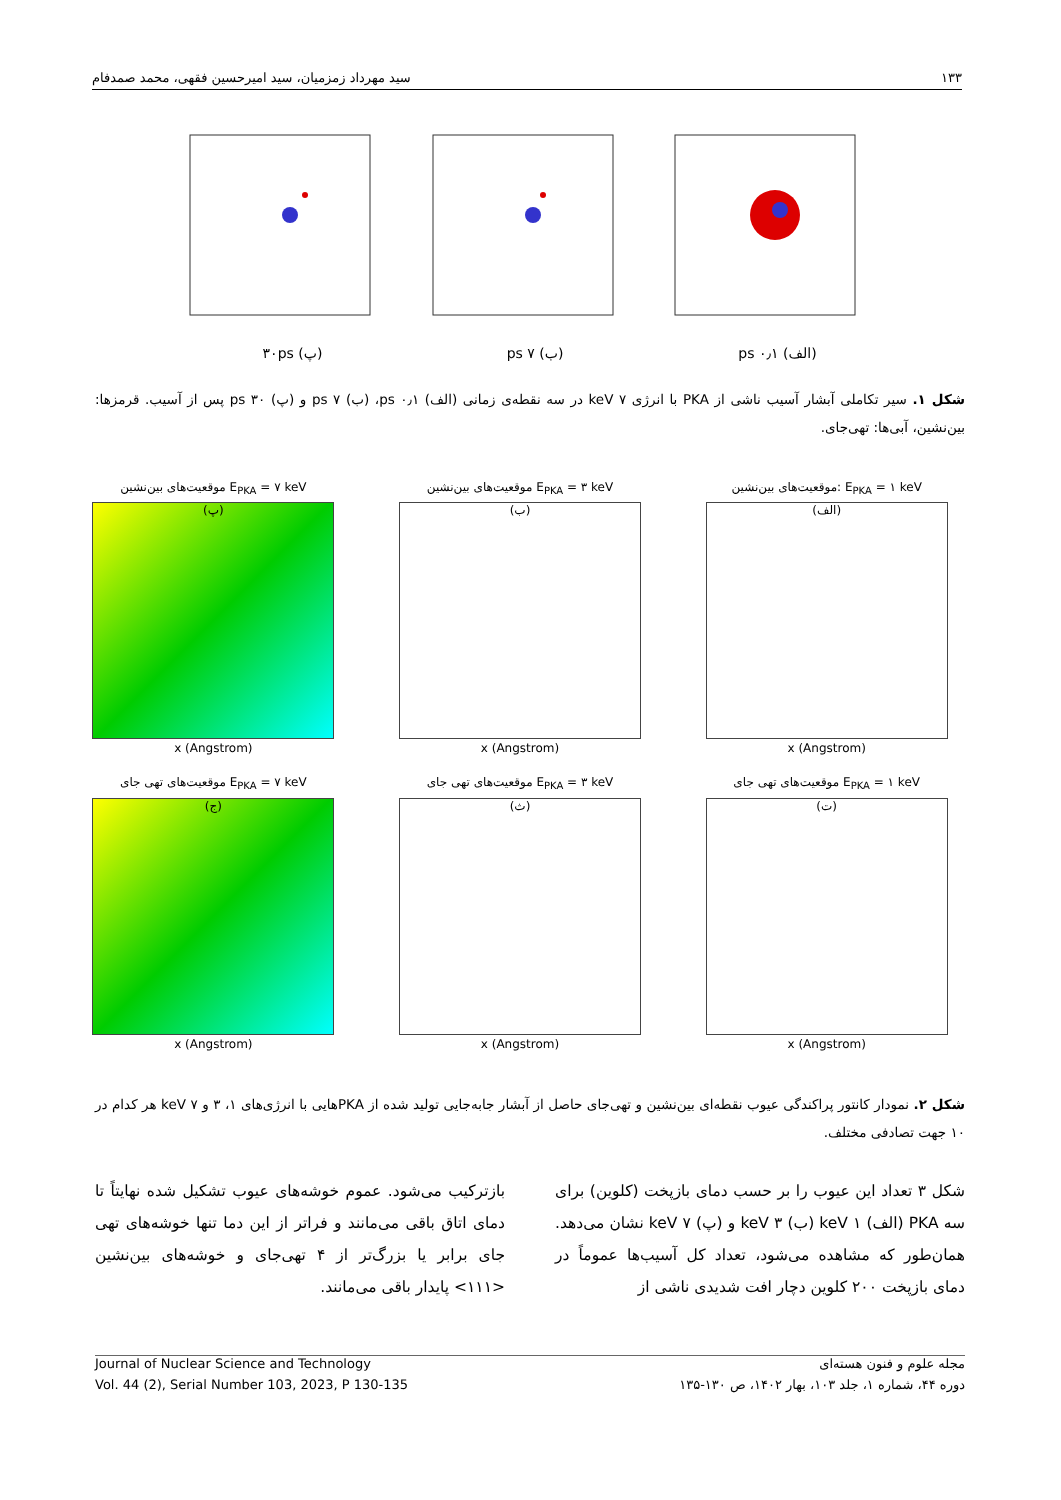۱۳۳ سید مهرداد زمزمیان، سید امیرحسین فقهی، محمد صمدفام
(الف) ۰٫۱ ps (ب) ۷ ps (پ) ۳۰ps
شکل ۱. سیر تکاملی آبشار آسیب ناشی از PKA با انرژی ۷ keV در سه نقطه‌ی زمانی (الف) ۰٫۱ ps، (ب) ۷ ps و (پ) ۳۰ ps پس از آسیب. قرمزها: بین‌نشین، آبی‌ها: تهی‌جای.
E<sub>PKA</sub> = ۱ keV :موقعیت‌های بین‌نشین
(الف)
x (Angstrom)
E<sub>PKA</sub> = ۳ keV موقعیت‌های بین‌نشین
(ب)
x (Angstrom)
E<sub>PKA</sub> = ۷ keV موقعیت‌های بین‌نشین
(پ)
x (Angstrom)
E<sub>PKA</sub> = ۱ keV موقعیت‌های تهی جای
(ت)
x (Angstrom)
E<sub>PKA</sub> = ۳ keV موقعیت‌های تهی جای
(ث)
x (Angstrom)
E<sub>PKA</sub> = ۷ keV موقعیت‌های تهی جای
(ج)
x (Angstrom)
شکل ۲. نمودار کانتور پراکندگی عیوب نقطه‌ای بین‌نشین و تهی‌جای حاصل از آبشار جابه‌جایی تولید شده از PKAهایی با انرژی‌های ۱، ۳ و ۷ keV هر کدام در ۱۰ جهت تصادفی مختلف.
شکل ۳ تعداد این عیوب را بر حسب دمای بازپخت (کلوین) برای سه PKA (الف) ۱ keV (ب) ۳ keV و (پ) ۷ keV نشان می‌دهد. همان‌طور که مشاهده می‌شود، تعداد کل آسیب‌ها عموماً در دمای بازپخت ۲۰۰ کلوین دچار افت شدیدی ناشی از
بازترکیب می‌شود. عموم خوشه‌های عیوب تشکیل شده نهایتاً تا دمای اتاق باقی می‌مانند و فراتر از این دما تنها خوشه‌های تهی جای برابر یا بزرگ‌تر از ۴ تهی‌جای و خوشه‌های بین‌نشین <۱۱۱> پایدار باقی می‌مانند.
مجله علوم و فنون هسته‌ای Journal of Nuclear Science and Technology
دوره ۴۴، شماره ۱، جلد ۱۰۳، بهار ۱۴۰۲، ص ۱۳۰-۱۳۵ Vol. 44 (2), Serial Number 103, 2023, P 130-135